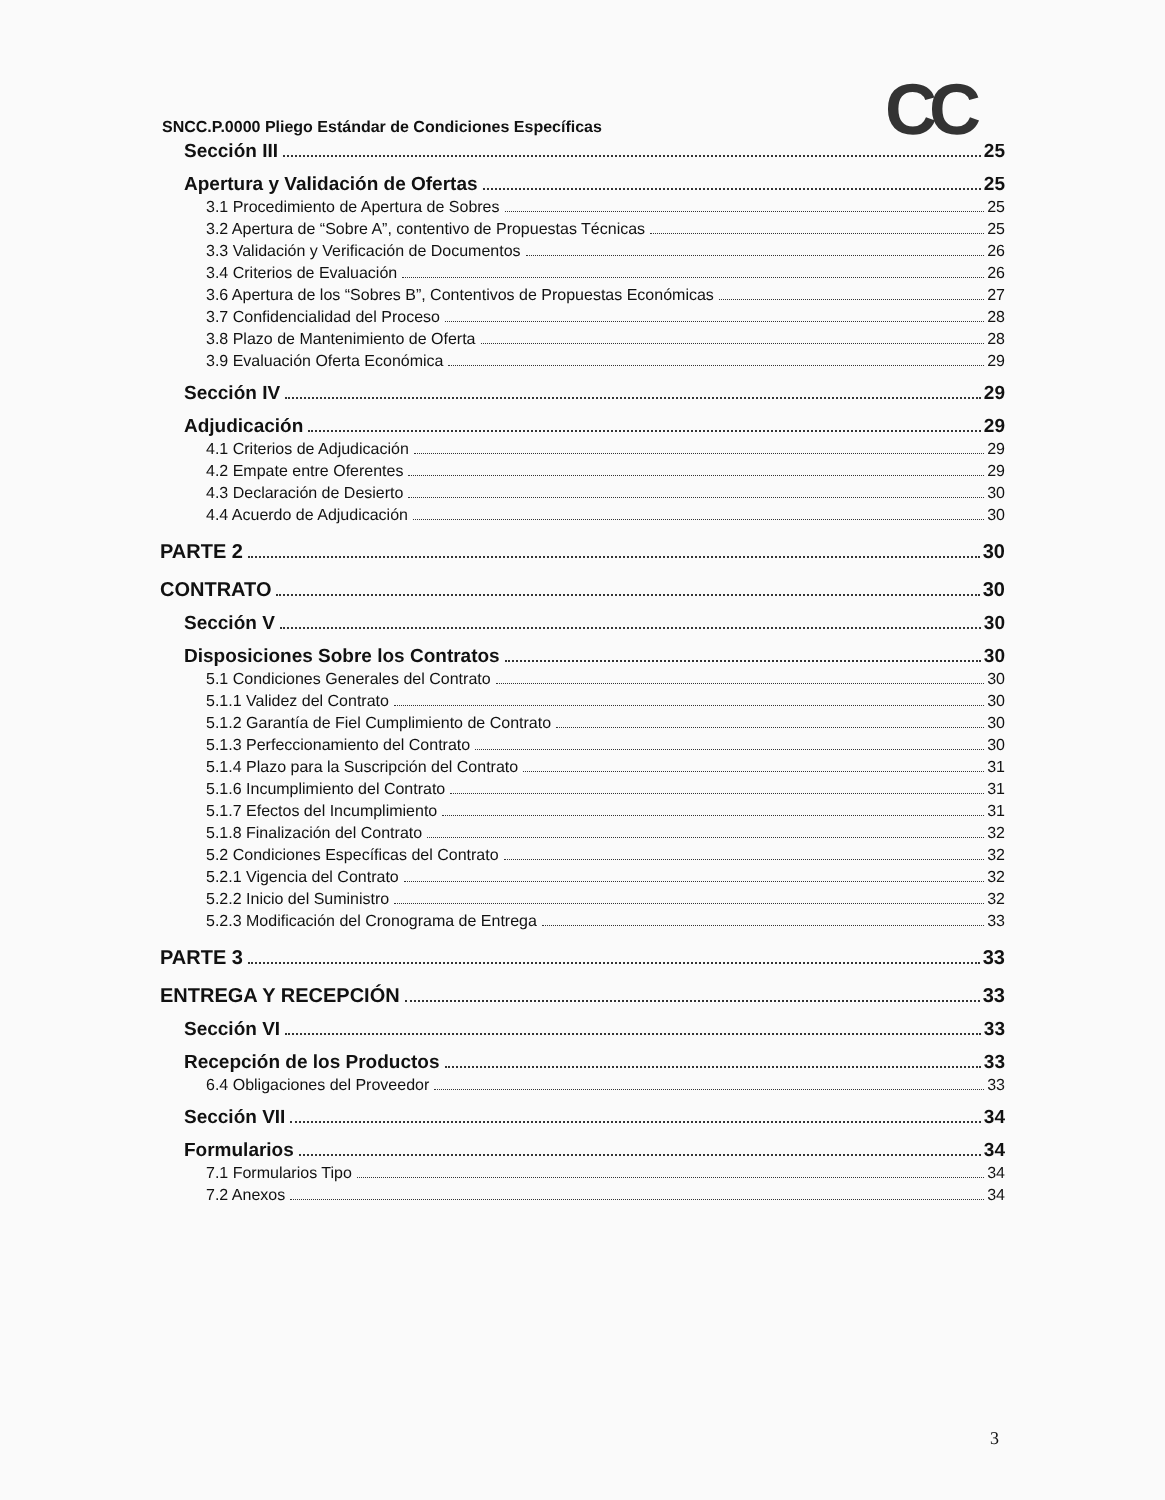CC
SNCC.P.0000 Pliego Estándar de Condiciones Específicas
Sección III 25
Apertura y Validación de Ofertas 25
3.1 Procedimiento de Apertura de Sobres 25
3.2 Apertura de “Sobre A”, contentivo de Propuestas Técnicas 25
3.3 Validación y Verificación de Documentos 26
3.4 Criterios de Evaluación 26
3.6 Apertura de los “Sobres B”, Contentivos de Propuestas Económicas 27
3.7 Confidencialidad del Proceso 28
3.8 Plazo de Mantenimiento de Oferta 28
3.9 Evaluación Oferta Económica 29
Sección IV 29
Adjudicación 29
4.1 Criterios de Adjudicación 29
4.2 Empate entre Oferentes 29
4.3 Declaración de Desierto 30
4.4 Acuerdo de Adjudicación 30
PARTE 2 30
CONTRATO 30
Sección V 30
Disposiciones Sobre los Contratos 30
5.1 Condiciones Generales del Contrato 30
5.1.1 Validez del Contrato 30
5.1.2 Garantía de Fiel Cumplimiento de Contrato 30
5.1.3 Perfeccionamiento del Contrato 30
5.1.4 Plazo para la Suscripción del Contrato 31
5.1.6 Incumplimiento del Contrato 31
5.1.7 Efectos del Incumplimiento 31
5.1.8 Finalización del Contrato 32
5.2 Condiciones Específicas del Contrato 32
5.2.1 Vigencia del Contrato 32
5.2.2 Inicio del Suministro 32
5.2.3 Modificación del Cronograma de Entrega 33
PARTE 3 33
ENTREGA Y RECEPCIÓN 33
Sección VI 33
Recepción de los Productos 33
6.4 Obligaciones del Proveedor 33
Sección VII 34
Formularios 34
7.1 Formularios Tipo 34
7.2 Anexos 34
3